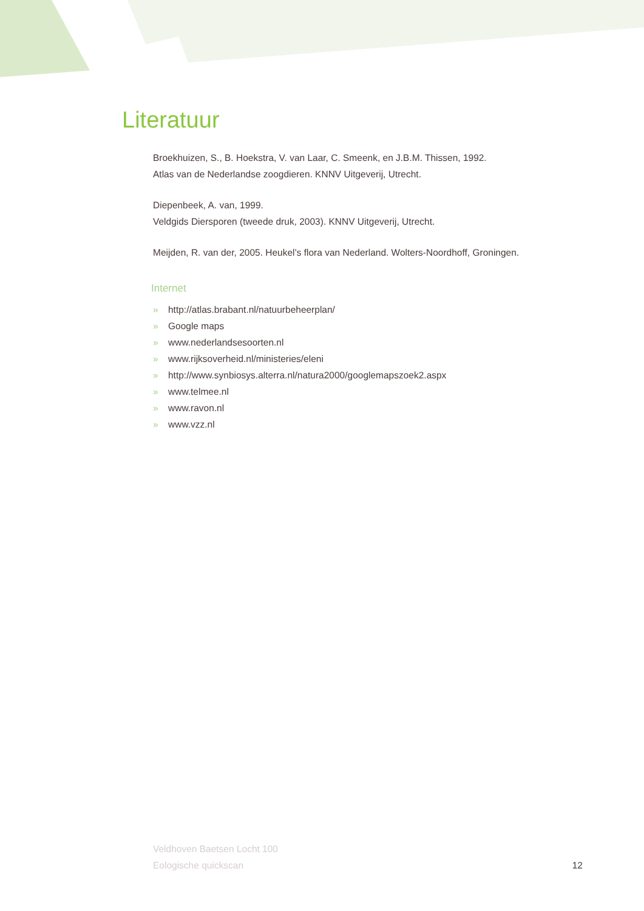Literatuur
Broekhuizen, S., B. Hoekstra, V. van Laar, C. Smeenk, en J.B.M. Thissen, 1992.
Atlas van de Nederlandse zoogdieren. KNNV Uitgeverij, Utrecht.
Diepenbeek, A. van, 1999.
Veldgids Diersporen (tweede druk, 2003). KNNV Uitgeverij, Utrecht.
Meijden, R. van der, 2005. Heukel’s flora van Nederland. Wolters-Noordhoff, Groningen.
Internet
» http://atlas.brabant.nl/natuurbeheerplan/
» Google maps
» www.nederlandsesoorten.nl
» www.rijksoverheid.nl/ministeries/eleni
» http://www.synbiosys.alterra.nl/natura2000/googlemapszoek2.aspx
» www.telmee.nl
» www.ravon.nl
» www.vzz.nl
Veldhoven Baetsen Locht 100
Eologische quickscan
12